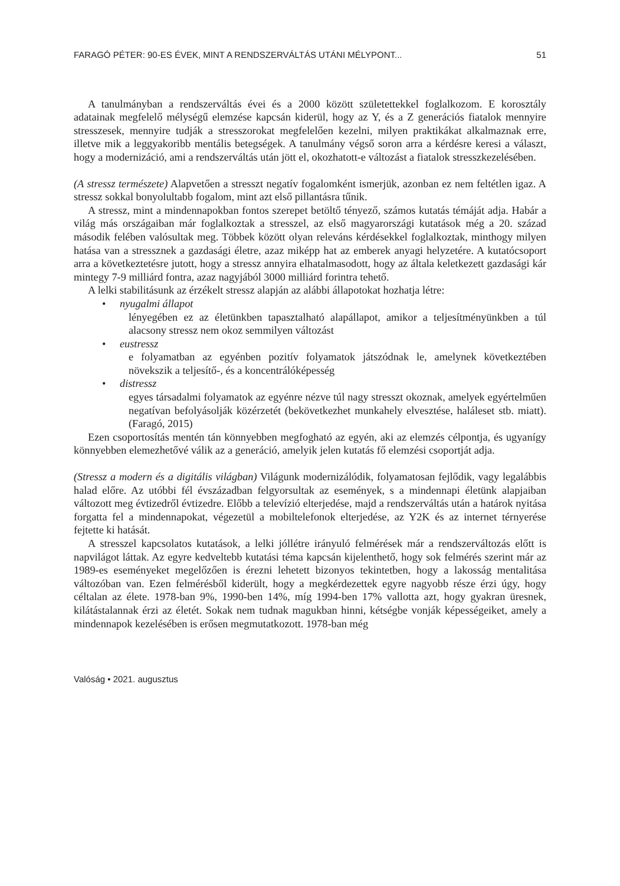FARAGÓ PÉTER: 90-ES ÉVEK, MINT A RENDSZERVÁLTÁS UTÁNI MÉLYPONT... 51
A tanulmányban a rendszerváltás évei és a 2000 között születettekkel foglalkozom. E korosztály adatainak megfelelő mélységű elemzése kapcsán kiderül, hogy az Y, és a Z generációs fiatalok mennyire stresszesek, mennyire tudják a stresszorokat megfelelően kezelni, milyen praktikákat alkalmaznak erre, illetve mik a leggyakoribb mentális betegségek. A tanulmány végső soron arra a kérdésre keresi a választ, hogy a modernizáció, ami a rendszerváltás után jött el, okozhatott-e változást a fiatalok stresszkezelésében.
(A stressz természete) Alapvetően a stresszt negatív fogalomként ismerjük, azonban ez nem feltétlen igaz. A stressz sokkal bonyolultabb fogalom, mint azt első pillantásra tűnik.
A stressz, mint a mindennapokban fontos szerepet betöltő tényező, számos kutatás témáját adja. Habár a világ más országaiban már foglalkoztak a stresszel, az első magyarországi kutatások még a 20. század második felében valósultak meg. Többek között olyan releváns kérdésekkel foglalkoztak, minthogy milyen hatása van a stressznek a gazdasági életre, azaz miképp hat az emberek anyagi helyzetére. A kutatócsoport arra a következtetésre jutott, hogy a stressz annyira elhatalmasodott, hogy az általa keletkezett gazdasági kár mintegy 7-9 milliárd fontra, azaz nagyjából 3000 milliárd forintra tehető.
A lelki stabilitásunk az érzékelt stressz alapján az alábbi állapotokat hozhatja létre:
• nyugalmi állapot
lényegében ez az életünkben tapasztalható alapállapot, amikor a teljesítményünkben a túl alacsony stressz nem okoz semmilyen változást
• eustressz
e folyamatban az egyénben pozitív folyamatok játszódnak le, amelynek következtében növekszik a teljesítő-, és a koncentrálóképesség
• distressz
egyes társadalmi folyamatok az egyénre nézve túl nagy stresszt okoznak, amelyek egyértelműen negatívan befolyásolják közérzetét (bekövetkezhet munkahely elvesztése, haláleset stb. miatt). (Faragó, 2015)
Ezen csoportosítás mentén tán könnyebben megfogható az egyén, aki az elemzés célpontja, és ugyanígy könnyebben elemezhetővé válik az a generáció, amelyik jelen kutatás fő elemzési csoportját adja.
(Stressz a modern és a digitális világban) Világunk modernizálódik, folyamatosan fejlődik, vagy legalábbis halad előre. Az utóbbi fél évszázadban felgyorsultak az események, s a mindennapi életünk alapjaiban változott meg évtizedről évtizedre. Előbb a televízió elterjedése, majd a rendszerváltás után a határok nyitása forgatta fel a mindennapokat, végezetül a mobiltelefonok elterjedése, az Y2K és az internet térnyerése fejtette ki hatását.
A stresszel kapcsolatos kutatások, a lelki jóllétre irányuló felmérések már a rendszerváltozás előtt is napvilágot láttak. Az egyre kedveltebb kutatási téma kapcsán kijelenthető, hogy sok felmérés szerint már az 1989-es eseményeket megelőzően is érezni lehetett bizonyos tekintetben, hogy a lakosság mentalitása változóban van. Ezen felmérésből kiderült, hogy a megkérdezettek egyre nagyobb része érzi úgy, hogy céltalan az élete. 1978-ban 9%, 1990-ben 14%, míg 1994-ben 17% vallotta azt, hogy gyakran üresnek, kilátástalannak érzi az életét. Sokak nem tudnak magukban hinni, kétségbe vonják képességeiket, amely a mindennapok kezelésében is erősen megmutatkozott. 1978-ban még
Valóság • 2021. augusztus